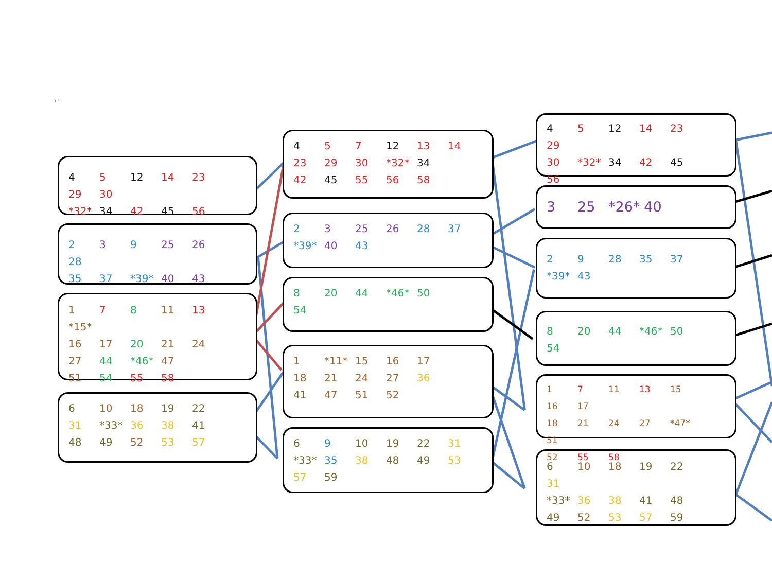↵
4 5 12 14 23 29 30
*32* 34 42 45 56
2 3 9 25 26 28
35 37 *39* 40 43
1 7 8 11 13 *15*
16 17 20 21 24
27 44 *46* 47
51 54 55 58
6 10 18 19 22
31 *33* 36 38 41
48 49 52 53 57
4 5 7 12 13 14
23 29 30 *32* 34
42 45 55 56 58
2 3 25 26 28 37
*39* 40 43
8 20 44 *46* 50
54
1 *11* 15 16 17
18 21 24 27 36
41 47 51 52
6 9 10 19 22 31
*33* 35 38 48 49 53
57 59
4 5 12 14 23 29
30 *32* 34 42 45
56
3 25 *26* 40
2 9 28 35 37
*39* 43
8 20 44 *46* 50
54
1 7 11 13 15 16 17
18 21 24 27 *47* 51
52 55 58
6 10 18 19 22 31
*33* 36 38 41 48
49 52 53 57 59